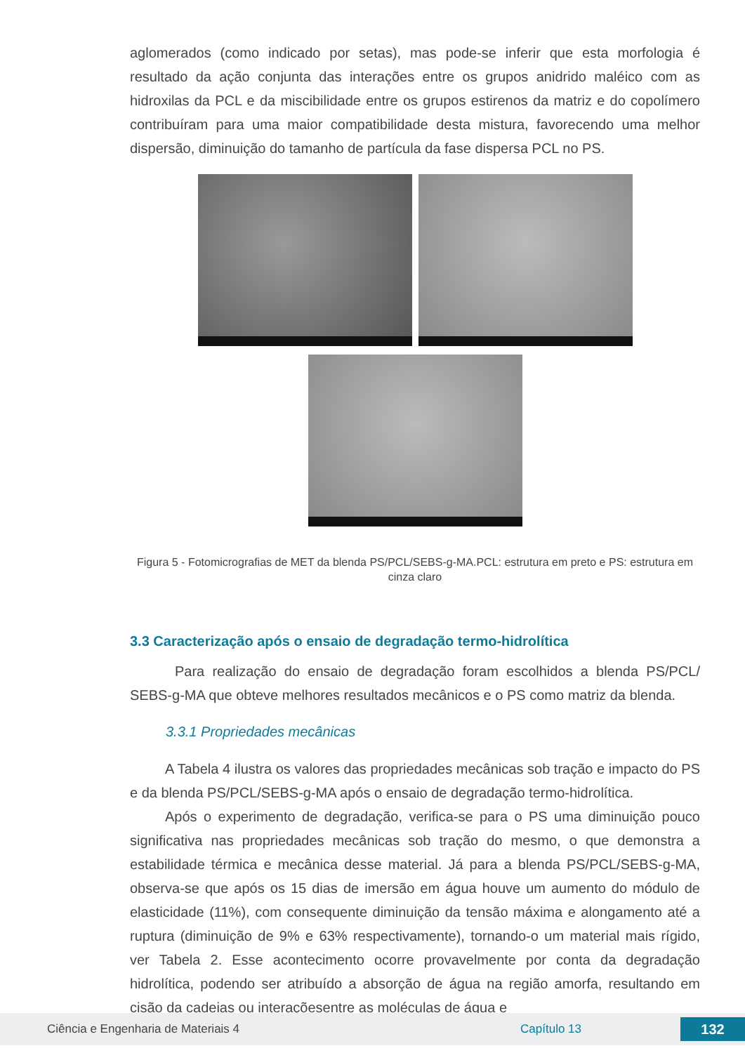aglomerados (como indicado por setas), mas pode-se inferir que esta morfologia é resultado da ação conjunta das interações entre os grupos anidrido maléico com as hidroxilas da PCL e da miscibilidade entre os grupos estirenos da matriz e do copolímero contribuíram para uma maior compatibilidade desta mistura, favorecendo uma melhor dispersão, diminuição do tamanho de partícula da fase dispersa PCL no PS.
Figura 5 - Fotomicrografias de MET da blenda PS/PCL/SEBS-g-MA.PCL: estrutura em preto e PS: estrutura em cinza claro
3.3 Caracterização após o ensaio de degradação termo-hidrolítica
Para realização do ensaio de degradação foram escolhidos a blenda PS/PCL/ SEBS-g-MA que obteve melhores resultados mecânicos e o PS como matriz da blenda.
3.3.1 Propriedades mecânicas
A Tabela 4 ilustra os valores das propriedades mecânicas sob tração e impacto do PS e da blenda PS/PCL/SEBS-g-MA após o ensaio de degradação termo-hidrolítica.
Após o experimento de degradação, verifica-se para o PS uma diminuição pouco significativa nas propriedades mecânicas sob tração do mesmo, o que demonstra a estabilidade térmica e mecânica desse material. Já para a blenda PS/PCL/SEBS-g-MA, observa-se que após os 15 dias de imersão em água houve um aumento do módulo de elasticidade (11%), com consequente diminuição da tensão máxima e alongamento até a ruptura (diminuição de 9% e 63% respectivamente), tornando-o um material mais rígido, ver Tabela 2. Esse acontecimento ocorre provavelmente por conta da degradação hidrolítica, podendo ser atribuído a absorção de água na região amorfa, resultando em cisão da cadeias ou interaçõesentre as moléculas de água e
Ciência e Engenharia de Materiais 4 Capítulo 13 132